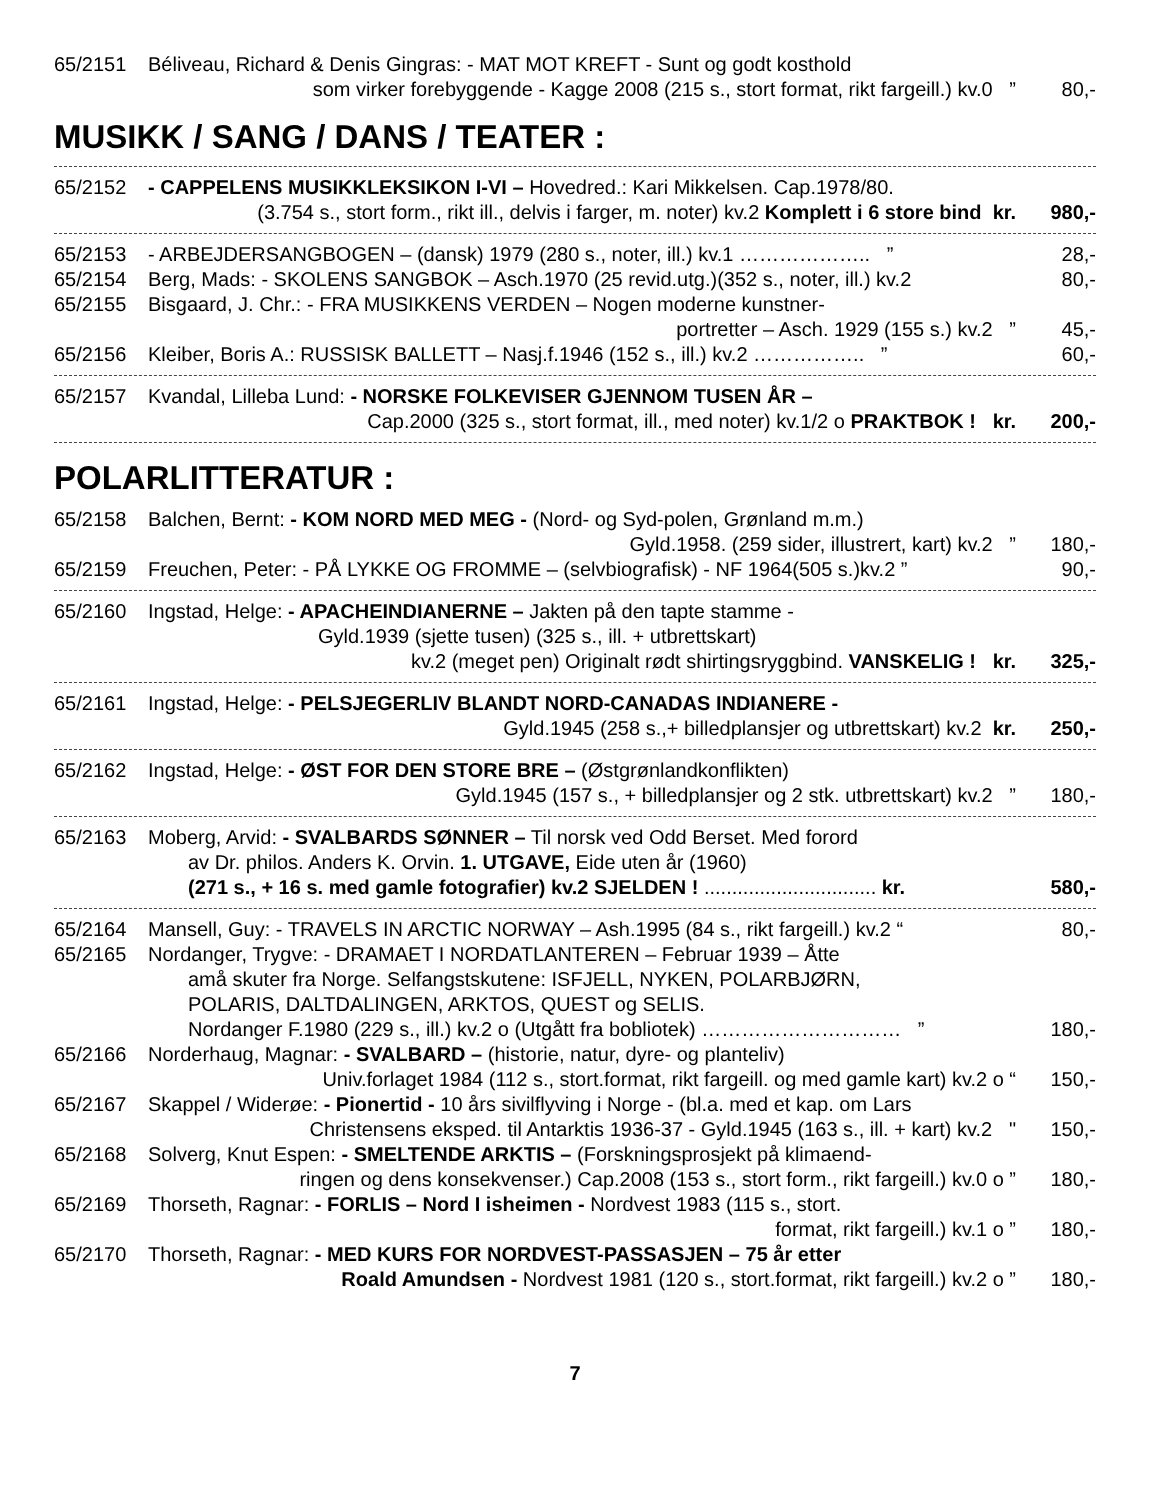65/2151 Béliveau, Richard & Denis Gingras: - MAT MOT KREFT - Sunt og godt kosthold
som virker forebyggende - Kagge 2008 (215 s., stort format, rikt fargeill.) kv.0 ” 80,-
MUSIKK / SANG / DANS / TEATER :
65/2152 - CAPPELENS MUSIKKLEKSIKON I-VI – Hovedred.: Kari Mikkelsen. Cap.1978/80.
(3.754 s., stort form., rikt ill., delvis i farger, m. noter) kv.2 Komplett i 6 store bind kr. 980,-
65/2153 - ARBEJDERSANGBOGEN – (dansk) 1979 (280 s., noter, ill.) kv.1 ……………….. ” 28,-
65/2154 Berg, Mads: - SKOLENS SANGBOK – Asch.1970 (25 revid.utg.)(352 s., noter, ill.) kv.2 80,-
65/2155 Bisgaard, J. Chr.: - FRA MUSIKKENS VERDEN – Nogen moderne kunstner-
portretter – Asch. 1929 (155 s.) kv.2 ” 45,-
65/2156 Kleiber, Boris A.: RUSSISK BALLETT – Nasj.f.1946 (152 s., ill.) kv.2 …………….. ” 60,-
65/2157 Kvandal, Lilleba Lund: - NORSKE FOLKEVISER GJENNOM TUSEN ÅR –
Cap.2000 (325 s., stort format, ill., med noter) kv.1/2 o PRAKTBOK ! kr. 200,-
POLARLITTERATUR :
65/2158 Balchen, Bernt: - KOM NORD MED MEG - (Nord- og Syd-polen, Grønland m.m.)
Gyld.1958. (259 sider, illustrert, kart) kv.2 ” 180,-
65/2159 Freuchen, Peter: - PÅ LYKKE OG FROMME – (selvbiografisk) - NF 1964(505 s.)kv.2 ” 90,-
65/2160 Ingstad, Helge: - APACHEINDIANERNE – Jakten på den tapte stamme -
Gyld.1939 (sjette tusen) (325 s., ill. + utbrettskart)
kv.2 (meget pen) Originalt rødt shirtingsryggbind. VANSKELIG ! kr. 325,-
65/2161 Ingstad, Helge: - PELSJEGERLIV BLANDT NORD-CANADAS INDIANERE -
Gyld.1945 (258 s.,+ billedplansjer og utbrettskart) kv.2 kr. 250,-
65/2162 Ingstad, Helge: - ØST FOR DEN STORE BRE – (Østgrønlandkonflikten)
Gyld.1945 (157 s., + billedplansjer og 2 stk. utbrettskart) kv.2 ” 180,-
65/2163 Moberg, Arvid: - SVALBARDS SØNNER – Til norsk ved Odd Berset. Med forord
av Dr. philos. Anders K. Orvin. 1. UTGAVE, Eide uten år (1960)
(271 s., + 16 s. med gamle fotografier) kv.2 SJELDEN ! ............................... kr. 580,-
65/2164 Mansell, Guy: - TRAVELS IN ARCTIC NORWAY – Ash.1995 (84 s., rikt fargeill.) kv.2 “80,-
65/2165 Nordanger, Trygve: - DRAMAET I NORDATLANTEREN – Februar 1939 – Åtte
amå skuter fra Norge. Selfangstskutene: ISFJELL, NYKEN, POLARBJØRN,
POLARIS, DALTDALINGEN, ARKTOS, QUEST og SELIS.
Nordanger F.1980 (229 s., ill.) kv.2 o (Utgått fra bobliotek) ………………………… ” 180,-
65/2166 Norderhaug, Magnar: - SVALBARD – (historie, natur, dyre- og planteliv)
Univ.forlaget 1984 (112 s., stort.format, rikt fargeill. og med gamle kart) kv.2 o “150,-
65/2167 Skappel / Widerøe: - Pionertid - 10 års sivilflyving i Norge - (bl.a. med et kap. om Lars
Christensens eksped. til Antarktis 1936-37 - Gyld.1945 (163 s., ill. + kart) kv.2 " 150,-
65/2168 Solverg, Knut Espen: - SMELTENDE ARKTIS – (Forskningsprosjekt på klimaend-
ringen og dens konsekvenser.) Cap.2008 (153 s., stort form., rikt fargeill.) kv.0 o ” 180,-
65/2169 Thorseth, Ragnar: - FORLIS – Nord I isheimen - Nordvest 1983 (115 s., stort.
format, rikt fargeill.) kv.1 o ” 180,-
65/2170 Thorseth, Ragnar: - MED KURS FOR NORDVEST-PASSASJEN – 75 år etter
Roald Amundsen - Nordvest 1981 (120 s., stort.format, rikt fargeill.) kv.2 o ” 180,-
7